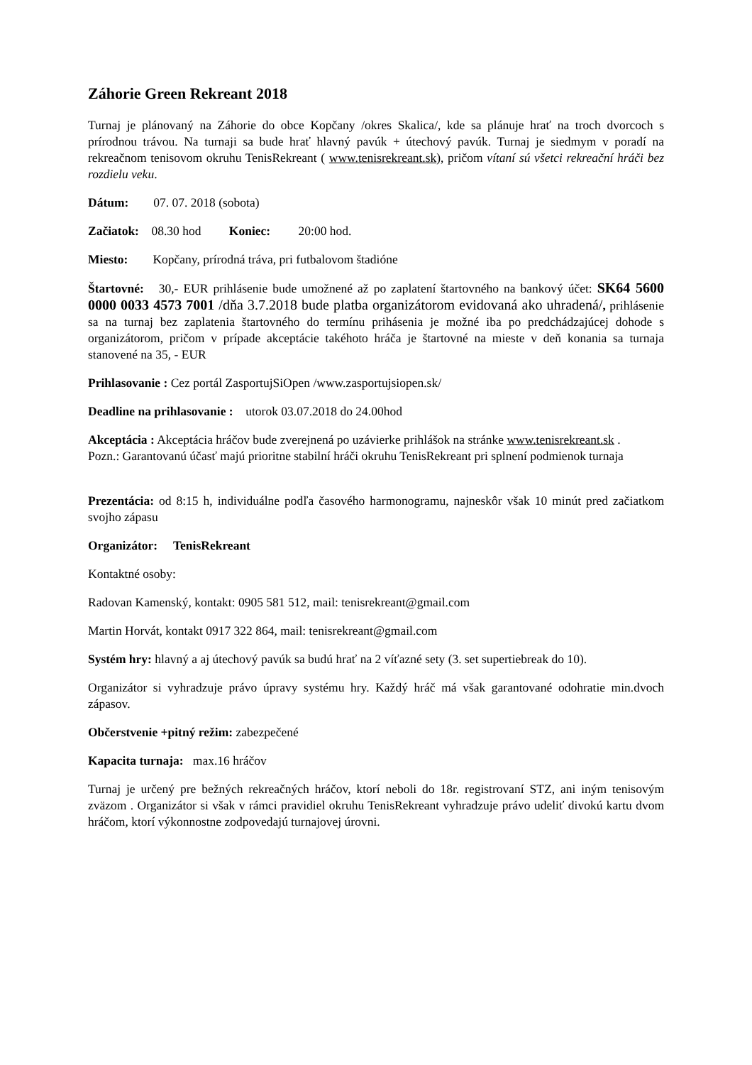Záhorie Green Rekreant 2018
Turnaj je plánovaný na Záhorie do obce Kopčany /okres Skalica/, kde sa plánuje hrať na troch dvorcoch s prírodnou trávou. Na turnaji sa bude hrať hlavný pavúk + útechový pavúk. Turnaj je siedmym v poradí na rekreačnom tenisovom okruhu TenisRekreant ( www.tenisrekreant.sk), pričom vítaní sú všetci rekreační hráči bez rozdielu veku.
Dátum: 07. 07. 2018 (sobota)
Začiatok: 08.30 hod Koniec: 20:00 hod.
Miesto: Kopčany, prírodná tráva, pri futbalovom štadióne
Štartovné: 30,- EUR prihlásenie bude umožnené až po zaplatení štartovného na bankový účet: SK64 5600 0000 0033 4573 7001 /dňa 3.7.2018 bude platba organizátorom evidovaná ako uhradená/, prihlásenie sa na turnaj bez zaplatenia štartovného do termínu prihásenia je možné iba po predchádzajúcej dohode s organizátorom, pričom v prípade akceptácie takéhoto hráča je štartovné na mieste v deň konania sa turnaja stanovené na 35, - EUR
Prihlasovanie : Cez portál ZasportujSiOpen /www.zasportujsiopen.sk/
Deadline na prihlasovanie : utorok 03.07.2018 do 24.00hod
Akceptácia : Akceptácia hráčov bude zverejnená po uzávierke prihlášok na stránke www.tenisrekreant.sk .
Pozn.: Garantovanú účasť majú prioritne stabilní hráči okruhu TenisRekreant pri splnení podmienok turnaja
Prezentácia: od 8:15 h, individuálne podľa časového harmonogramu, najneskôr však 10 minút pred začiatkom svojho zápasu
Organizátor: TenisRekreant
Kontaktné osoby:
Radovan Kamenský, kontakt: 0905 581 512, mail: tenisrekreant@gmail.com
Martin Horvát, kontakt 0917 322 864, mail: tenisrekreant@gmail.com
Systém hry: hlavný a aj útechový pavúk sa budú hrať na 2 víťazné sety (3. set supertiebreak do 10).
Organizátor si vyhradzuje právo úpravy systému hry. Každý hráč má však garantované odohratie min.dvoch zápasov.
Občerstvenie +pitný režim: zabezpečené
Kapacita turnaja: max.16 hráčov
Turnaj je určený pre bežných rekreačných hráčov, ktorí neboli do 18r. registrovaní STZ, ani iným tenisovým zväzom . Organizátor si však v rámci pravidiel okruhu TenisRekreant vyhradzuje právo udeliť divokú kartu dvom hráčom, ktorí výkonnostne zodpovedajú turnajovej úrovni.